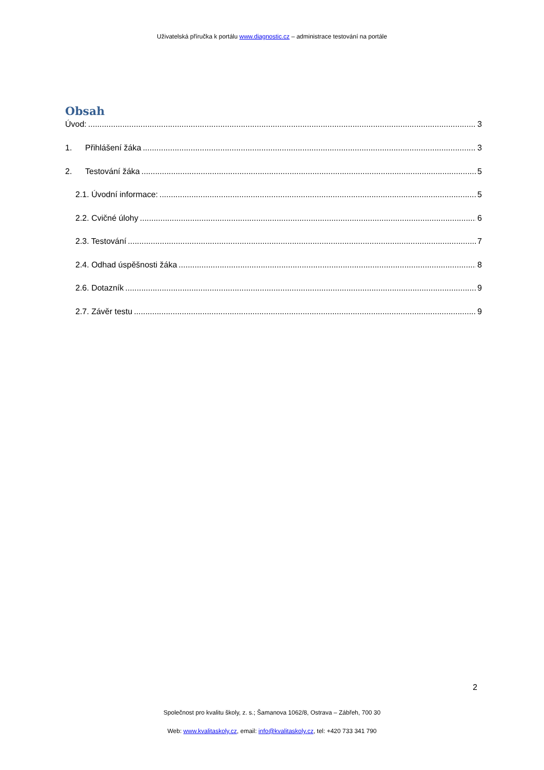Uživatelská příručka k portálu www.diagnostic.cz – administrace testování na portále
Obsah
Úvod: 3
1. Přihlášení žáka 3
2. Testování žáka 5
2.1. Úvodní informace: 5
2.2. Cvičné úlohy 6
2.3. Testování 7
2.4. Odhad úspěšnosti žáka 8
2.6. Dotazník 9
2.7. Závěr testu 9
2
Společnost pro kvalitu školy, z. s.; Šamanova 1062/8, Ostrava – Zábřeh, 700 30
Web: www.kvalitaskoly.cz, email: info@kvalitaskoly.cz, tel: +420 733 341 790